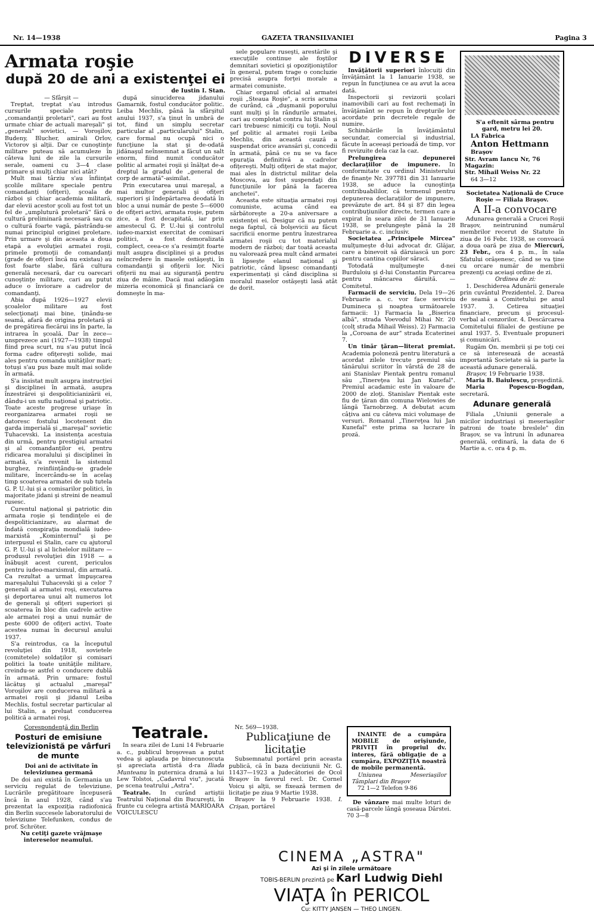Nr. 14—1938 GAZETA TRANSILVANIEI Pagina 3
Armata roşie
după 20 de ani a existenţei ei
de Iustin I. Stan.
— Sfârşit —
Treptat, treptat s'au introdus cursurile speciale pentru „comandanţii proletari", cari au fost urmate chiar de actuali mareşali" şi „generali" sovietici, — Voroşilov, Budeny, Blucher, amirali Orlov, Victorov şi alţii. Dar ce cunoştinţe militare puteau să acumuleze în câteva luni de zile la cursurile serale, oameni cu 3—4 clase primare şi mulţi chiar nici atât?
Mult mai târziu s'au înfiinţat şcolile militare speciale pentru comandanţi (ofiţeri), şcoala de război şi chiar academia militară, dar elevii acestor şcoli au fost tot un fel de „umplutură proletară" fără o cultură preliminară necesară sau cu o cultură foarte vagă, păstrându-se numai principiul originei proletare. Prin urmare şi din aceasta a doua etapă a evoluţiei armatei roşii, primele promoţii de comandanţi (grade de ofiţeri încă nu existau) au fost foarte slabe, fără cultura generală necesară, dar cu oarecari cunoştinţe militare, cari au putut aduce o înviorare a cadrelor de comandanţi.
Abia după 1926—1927 elevii şcoalelor militare au fost selecţionaţi mai bine, ţinându-se seamă, afară de origina proletară şi de pregătirea fiecărui ins în parte, la intrarea în şcoală. Dar în zece—unsprezece ani (1927—1938) timpul fiind prea scurt, nu s'au putut încă forma cadre ofiţereşti solide, mai ales pentru comanda unităţilor mari; totuşi s'au pus baze mult mai solide în armată.
S'a insistat mult asupra instrucţiei şi disciplinei în armată, asupra înzestrărei şi despoliticianizării ei, dându-i un suflu naţional şi patriotic. Toate aceste progrese uriaşe în reorganizarea armatei roşii se datoresc fostului locotenent din garda imperială şi „mareşal" sovietic Tuhacevski. La insistenţa acestuia din urmă, pentru prestigiul armatei şi al comandanţilor ei, pentru ridicarea moralului şi disciplinei în armată, s'a revenit la sistemul burghez, reinfiinţându-se gradele militare, încercându-se în acelaş timp scoaterea armatei de sub tutela G. P. U.-lui şi a comisarilor politici, în majoritate jidani şi streini de neamul rusesc.
Curentul naţional şi patriotic din armata roşie şi tendinţele ei de despoliticianizare, au alarmat de îndată conspiraţia mondială iudeo-marxistă „Kominternul" şi pe interpusul ei Stalin, care cu ajutorul G. P. U.-lui şi al lichelelor militare — produsul revoluţiei din 1918 — a înăbuşit acest curent, periculos pentru iudeo-marxismul, din armată. Ca rezultat a urmat împuşcarea mareşalului Tuhacevski şi a celor 7 generali ai armatei roşi, executarea şi deportarea unui alt numeros lot de generali şi ofiţeri superiori şi scoaterea în bloc din cadrele active ale armatei roşi a unui număr de peste 6000 de ofiţeri activi. Toate acestea numai în decursul anului 1937.
S'a reintrodus, ca la începutul revoluţiei din 1918, sovietele (comitetele) soldaţilor şi comisari politici la toate unităţile militare, creindu-se astfel o conducere dublă în armată. Prin urmare: fostul lăcătuş şi actualul „mareşal" Voroşilov are conducerea militară a armatei roşii şi jidanul Leiba Mechlis, fostul secretar particular al lui Stalin, a preluat conducerea politică a armatei roşi,
după sinuciderea jidanului Gamarnik, fostul conducător politic. Leiba Mechlis, până la sfârşitul anului 1937, s'a ţinut în umbră de tot, fiind un simplu secretar particular al „particularului" Stalin, care formal nu ocupă nici o funcţiune la stat şi de-odată jidănaşul neînsemnat a făcut un salt enorm, fiind numit conducător politic al armatei roşii şi înălţat de-a dreptul la gradul de „general de corp de armată"-asimilat.
Prin executarea unui mareşal, a mai multor generali şi ofiţeri superiori şi îndepărtarea deodată în bloc a unui număr de peste 5—6000 de ofiţeri activi, armata roşie, putem zice, a fost decapitată, iar prin amestecul G. P. U.-lui şi controlul iudeo-marxist exercitat de comisari politici, a fost demoralizată complect, ceea-ce s'a resimţit foarte mult asupra disciplinei şi a produs neîncredere în masele ostăşeşti, în comandanţii şi ofiţerii lor. Nici ofiţerii nu mai au siguranţă pentru ziua de mâine. Dacă mai adăogăm mizeria economică şi financiară ce domneşte în ma-
sele populare ruseşti, arestările şi execuţiile continue ale foştilor demnitari sovietici şi opoziţioniştilor în general, putem trage o concluzie precisă asupra forţei morale a armatei comuniste.
Chiar organul oficial al armatei roşii „Steaua Roşie", a scris acuma de curând, că „duşmanii poporului sunt mulţi şi în rândurile armatei, cari au complotat contra lui Stalin şi cari trebuesc nimiciţi cu toţii. Noul şef politic al armatei roşii Leiba Mechlis, din această cauză a suspendat orice avansări şi, concedii în armată, până ce nu se va face epuraţia definitivă a cadrelor ofiţereşti. Mulţi ofiţeri de stat major, mai ales în districtul militar dela Moscova, au fost suspendaţi din funcţiunile lor până la facerea anchetei".
Aceasta este situaţia armatei roşi comuniste, acuma când ea sărbătoreşte a 20-a aniversare a existenţei ei. Desigur că nu putem nega faptul, că bolşevicii au făcut sacrificii enorme pentru înzestrarea armatei roşii cu tot materialul modern de război; dar toată aceasta nu valorează prea mult când armatei îi lipseşte elanul naţional şi patriotic, când lipsesc comandanţi experimentaţi şi când disciplina si moralul maselor ostăşeşti lasă atât de dorit.
DIVERSE
Invăţătorii superiori înlocuiţi din învăţământ la 1 Ianuarie 1938, se repun în funcţiunea ce au avut la acea dată.
Inspectorii şi revizorii şcolari inamovibili cari au fost rechemaţi în învăţământ se repun în drepturile lor acordate prin decretele regale de numire.
Schimbările în învăţământul secundar, comercial şi industrial, făcute în aceeaşi perioadă de timp, vor fi revizuite dela caz la caz.
Prelungirea depunerei declaraţiilor de impunere. In conformitate cu ordinul Ministerului de finanţe Nr. 397781 din 31 Ianuarie 1938, se aduce la cunoştinţa contribuabililor, că termenul pentru depunerea declaraţiilor de impunere, prevăzute de art. 84 şi 87 din legea contribuţiunilor directe, termen care a expirat în seara zilei de 31 Ianuarie 1938, se prelungeşte până la 28 Februarie a. c. inclusiv.
Societatea „Principele Mircea" mulţumeşte d-lui advocat dr. Glăjar, care a binevoit să dăruiască un porc pentru cantina copiilor săraci.
Totodată mulţumeşte d-nei Burduloiu şi d-lui Constantin Purcarea pentru mâncarea dăruită. — Comitetul.
Farmacii de serviciu. Dela 19—26 Februarie a. c. vor face serviciu Dumineca şi noaptea următoarele farmacii: 1) Farmacia la „Biserica albă", strada Voevodul Mihai Nr. 20 (colţ strada Mihail Weiss). 2) Farmacia la „Coroana de aur" strada Ecaterinei 7.
Un tinăr ţăran—literat premiat. Academia poloneză pentru literatură a acordat zilele trecute premiul său tânărului scriitor în vârstă de 28 de ani Stanislav Pientak pentru romanul său „Tinereţea lui Jan Kunefal". Premiul acadamic este în valoare de 2000 de zloţi. Stanislav Pientak este fiu de ţăran din comuna Wielowies de lângă Tarnobrzeg. A debutat acum câţiva ani cu câteva mici volumaşe de versuri. Romanul „Tinereţea lui Jan Kunefal" este prima sa lucrare în proză.
S'a eftenit sârma pentru gard, metru lei 20.
LA Fabrica
Anton Hettmann
Braşov
Str. Avram Iancu Nr, 76
Magazin:
Str. Mihail Weiss Nr. 22
64 3—12
Societatea Naţională de Cruce Roşie — Filiala Braşov.
A II-a convocare
Adunarea generală a Crucei Roşii Braşov, neintrunind numărul membrilor recerut de Statute în ziua de 16 Febr. 1938, se convoacă a doua oară pe ziua de Miercuri, 23 Febr., ora 4 p. m., în sala Sfatului orăşenesc, când se va ţine cu orcare număr de membrii prezenţi cu aceiaşi ordine de zi.
Ordinea de zi:
1. Deschiderea Adunării generale prin cuvântul Prezidentel. 2. Darea de seamă a Comitetului pe anul 1937. 3. Cetirea situaţiei financiare, precum şi procesul-verbal al cenzorilor. 4. Descărcarea Comitetului filialei de gestiune pe anul 1937. 5. Eventuale propuneri şi comunicări.
Rugăm On. membrii şi pe toţi cei ce să interesează de această importantă Societate să ia parte la această adunare generală.
Braşov, 19 Februarie 1938.
Maria B. Baiulescu, preşedintă.
Maria Popescu-Bogdan, secretară.
Adunare generală
Filiala „Uniunii generale a micilor industriaşi şi meseriaşilor patroni de toate breslele" din Braşov, se va întruni în adunarea generală, ordinară, la data de 6 Martie a. c. ora 4 p. m.
Corespondenţă din Berlin
Posturi de emisiune televizionistă pe vârfuri de munte
Doi ani de activitate în televiziunea germană
De doi ani există în Germania un serviciu regulat de televiziune. Lucrările pregătitoare începuseră încă în anul 1928, când s'au prezentat la expoziţia radiofonică din Berlin succesele laboratorului de televiziune Telefunken, condus de prof. Schröter.
Nu cetiţi gazete vrăjmaşe intereselor neamului.
Teatrale.
In seara zilei de Luni 14 Februarie a. c., publicul broşovean a putut vedea şi aplauda pe binecunoscuta şi apreciata artistă d-ra Iliada Munteanu în puternica dramă a lui Lew Tolstoi, „Cadavrul viu", jucată pe scena teatrului „Astra".
Teatrale. In curând artiştii Teatrului Naţional din Bucureşti, în frunte cu celegra artistă MARIOARA VOICULESCU
Nr. 569—1938.
Publicaţiune de licitaţie
Subsemnatul portărel prin aceasta publică, că în baza deciziunii Nr. G. 11437—1923 a Judecătoriei de Ocol Braşov în favorul recl. Dr. Cornel Voicu şi alţii, se fixează termen de licitaţie pe ziua 9 Martie 1938.
Braşov la 9 Februarie 1938. I. Crişan, portărel
INAINTE de a cumpăra MOBILE de orişiunde, PRIVIŢI în propriul dv. interes, fără obligaţie de a cumpăra, EXPOZIŢIA noastră de mobile permanentă.
Uniunea Meseriaşilor Tâmplari din Braşov
72 1—2 Telefon 9-86
De vânzare mai multe loturi de casă-parcele lângă şoseaua Dârstei. 70 3—8
CINEMA „ASTRA"
Azi şi în zilele următoare
TOBIS-BERLIN prezintă pe Karl Ludwig Diehl
VIAŢA în PERICOL
Cu: KITTY JANSEN — THEO LINGEN.